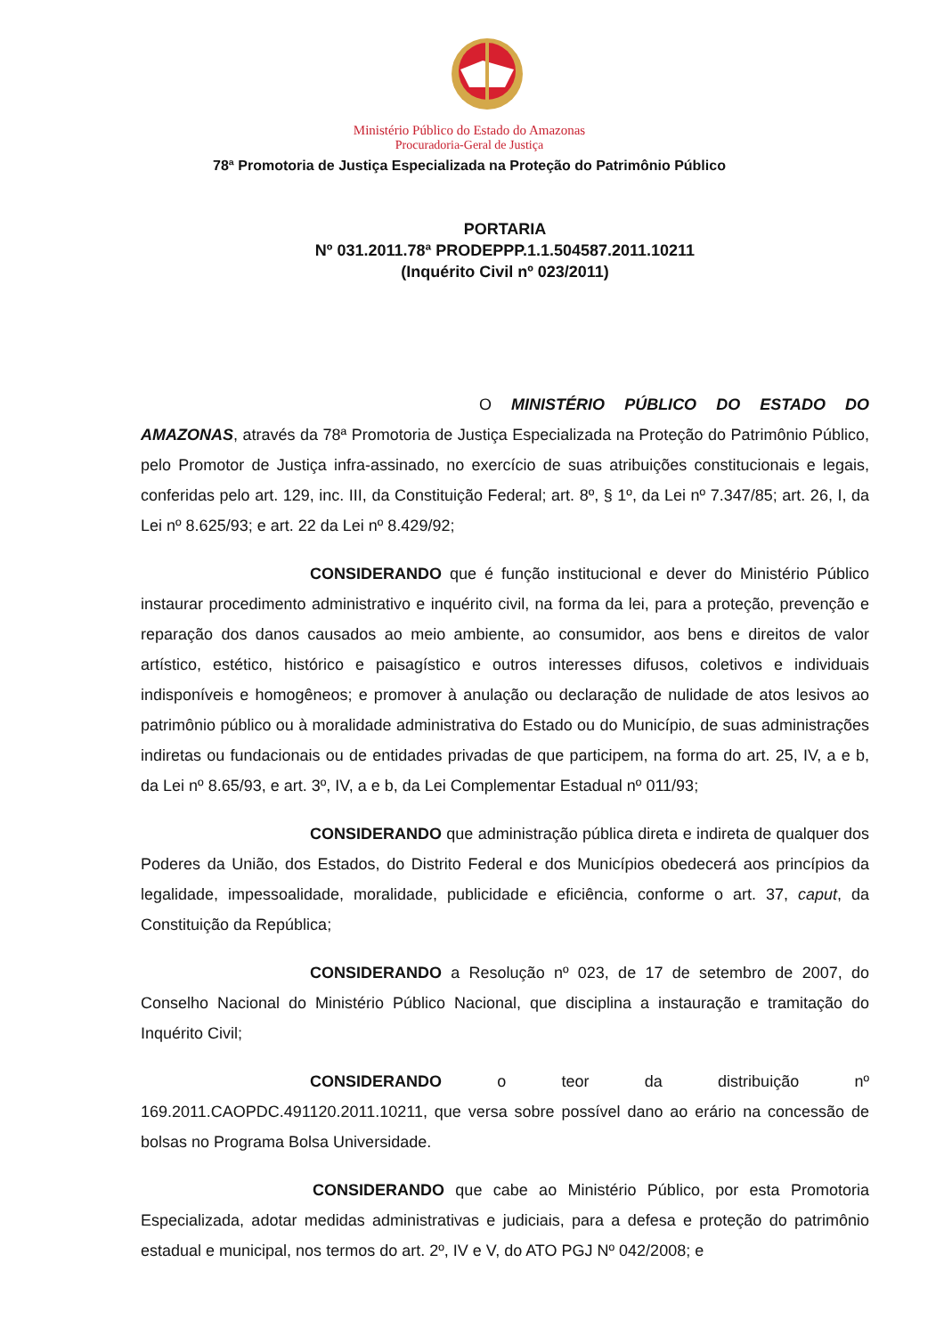Ministério Público do Estado do Amazonas
Procuradoria-Geral de Justiça
78ª Promotoria de Justiça Especializada na Proteção do Patrimônio Público
PORTARIA
Nº 031.2011.78ª PRODEPPP.1.1.504587.2011.10211
(Inquérito Civil nº 023/2011)
O MINISTÉRIO PÚBLICO DO ESTADO DO AMAZONAS, através da 78ª Promotoria de Justiça Especializada na Proteção do Patrimônio Público, pelo Promotor de Justiça infra-assinado, no exercício de suas atribuições constitucionais e legais, conferidas pelo art. 129, inc. III, da Constituição Federal; art. 8º, § 1º, da Lei nº 7.347/85; art. 26, I, da Lei nº 8.625/93; e art. 22 da Lei nº 8.429/92;
CONSIDERANDO que é função institucional e dever do Ministério Público instaurar procedimento administrativo e inquérito civil, na forma da lei, para a proteção, prevenção e reparação dos danos causados ao meio ambiente, ao consumidor, aos bens e direitos de valor artístico, estético, histórico e paisagístico e outros interesses difusos, coletivos e individuais indisponíveis e homogêneos; e promover à anulação ou declaração de nulidade de atos lesivos ao patrimônio público ou à moralidade administrativa do Estado ou do Município, de suas administrações indiretas ou fundacionais ou de entidades privadas de que participem, na forma do art. 25, IV, a e b, da Lei nº 8.65/93, e art. 3º, IV, a e b, da Lei Complementar Estadual nº 011/93;
CONSIDERANDO que administração pública direta e indireta de qualquer dos Poderes da União, dos Estados, do Distrito Federal e dos Municípios obedecerá aos princípios da legalidade, impessoalidade, moralidade, publicidade e eficiência, conforme o art. 37, caput, da Constituição da República;
CONSIDERANDO a Resolução nº 023, de 17 de setembro de 2007, do Conselho Nacional do Ministério Público Nacional, que disciplina a instauração e tramitação do Inquérito Civil;
CONSIDERANDO o teor da distribuição nº 169.2011.CAOPDC.491120.2011.10211, que versa sobre possível dano ao erário na concessão de bolsas no Programa Bolsa Universidade.
CONSIDERANDO que cabe ao Ministério Público, por esta Promotoria Especializada, adotar medidas administrativas e judiciais, para a defesa e proteção do patrimônio estadual e municipal, nos termos do art. 2º, IV e V, do ATO PGJ Nº 042/2008; e